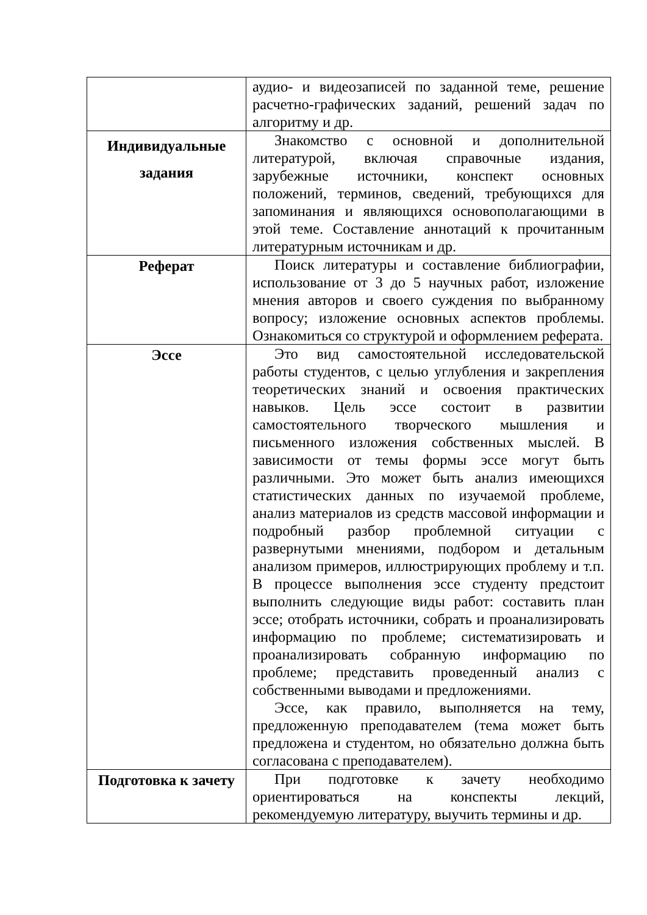| | аудио- и видеозаписей по заданной теме, решение расчетно-графических заданий, решений задач по алгоритму и др. |
| Индивидуальные задания | Знакомство с основной и дополнительной литературой, включая справочные издания, зарубежные источники, конспект основных положений, терминов, сведений, требующихся для запоминания и являющихся основополагающими в этой теме. Составление аннотаций к прочитанным литературным источникам и др. |
| Реферат | Поиск литературы и составление библиографии, использование от 3 до 5 научных работ, изложение мнения авторов и своего суждения по выбранному вопросу; изложение основных аспектов проблемы. Ознакомиться со структурой и оформлением реферата. |
| Эссе | Это вид самостоятельной исследовательской работы студентов, с целью углубления и закрепления теоретических знаний и освоения практических навыков. Цель эссе состоит в развитии самостоятельного творческого мышления и письменного изложения собственных мыслей. В зависимости от темы формы эссе могут быть различными. Это может быть анализ имеющихся статистических данных по изучаемой проблеме, анализ материалов из средств массовой информации и подробный разбор проблемной ситуации с развернутыми мнениями, подбором и детальным анализом примеров, иллюстрирующих проблему и т.п. В процессе выполнения эссе студенту предстоит выполнить следующие виды работ: составить план эссе; отобрать источники, собрать и проанализировать информацию по проблеме; систематизировать и проанализировать собранную информацию по проблеме; представить проведенный анализ с собственными выводами и предложениями. Эссе, как правило, выполняется на тему, предложенную преподавателем (тема может быть предложена и студентом, но обязательно должна быть согласована с преподавателем). |
| Подготовка к зачету | При подготовке к зачету необходимо ориентироваться на конспекты лекций, рекомендуемую литературу, выучить термины и др. |